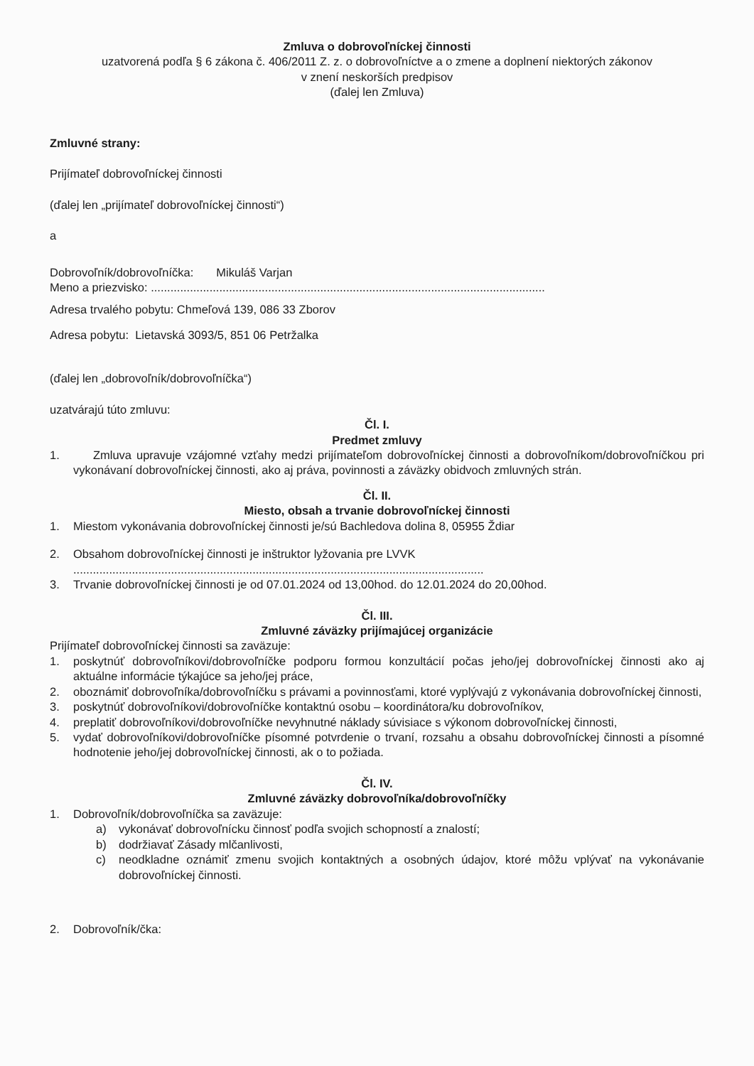Zmluva o dobrovoľníckej činnosti
uzatvorená podľa § 6 zákona č. 406/2011 Z. z. o dobrovoľníctve a o zmene a doplnení niektorých zákonov
v znení neskorších predpisov
(ďalej len Zmluva)
Zmluvné strany:
Prijímateľ dobrovoľníckej činnosti
(ďalej len „prijímateľ dobrovoľníckej činnosti“)
a
Dobrovoľník/dobrovoľníčka: Mikuláš Varjan
Meno a priezvisko: .........................................................................................................................
Adresa trvalého pobytu: Chmeľová 139, 086 33 Zborov
Adresa pobytu: Lietavská 3093/5, 851 06 Petržalka
(ďalej len „dobrovoľník/dobrovoľníčka“)
uzatvárajú túto zmluvu:
Čl. I.
Predmet zmluvy
1. Zmluva upravuje vzájomné vzťahy medzi prijímateľom dobrovoľníckej činnosti a dobrovoľníkom/dobrovoľníčkou pri vykonávaní dobrovoľníckej činnosti, ako aj práva, povinnosti a záväzky obidvoch zmluvných strán.
Čl. II.
Miesto, obsah a trvanie dobrovoľníckej činnosti
1. Miestom vykonávania dobrovoľníckej činnosti je/sú Bachledova dolina 8, 05955 Ždiar
2. Obsahom dobrovoľníckej činnosti je inštruktor lyžovania pre LVVK
..............................................................................................................................
3. Trvanie dobrovoľníckej činnosti je od 07.01.2024 od 13,00hod. do 12.01.2024 do 20,00hod.
Čl. III.
Zmluvné záväzky prijímajúcej organizácie
Prijímateľ dobrovoľníckej činnosti sa zaväzuje:
1. poskytnúť dobrovoľníkovi/dobrovoľníčke podporu formou konzultácií počas jeho/jej dobrovoľníckej činnosti ako aj aktuálne informácie týkajúce sa jeho/jej práce,
2. oboznámiť dobrovoľníka/dobrovoľníčku s právami a povinnosťami, ktoré vyplývajú z vykonávania dobrovoľníckej činnosti,
3. poskytnúť dobrovoľníkovi/dobrovoľníčke kontaktnú osobu – koordinátora/ku dobrovoľníkov,
4. preplatiť dobrovoľníkovi/dobrovoľníčke nevyhnutné náklady súvisiace s výkonom dobrovoľníckej činnosti,
5. vydať dobrovoľníkovi/dobrovoľníčke písomné potvrdenie o trvaní, rozsahu a obsahu dobrovoľníckej činnosti a písomné hodnotenie jeho/jej dobrovoľníckej činnosti, ak o to požiada.
Čl. IV.
Zmluvné záväzky dobrovoľníka/dobrovoľníčky
1. Dobrovoľník/dobrovoľníčka sa zaväzuje:
a) vykonávať dobrovoľnícku činnosť podľa svojich schopností a znalostí;
b) dodržiavať Zásady mlčanlivosti,
c) neodkladne oznámiť zmenu svojich kontaktných a osobných údajov, ktoré môžu vplývať na vykonávanie dobrovoľníckej činnosti.
2. Dobrovoľník/čka: